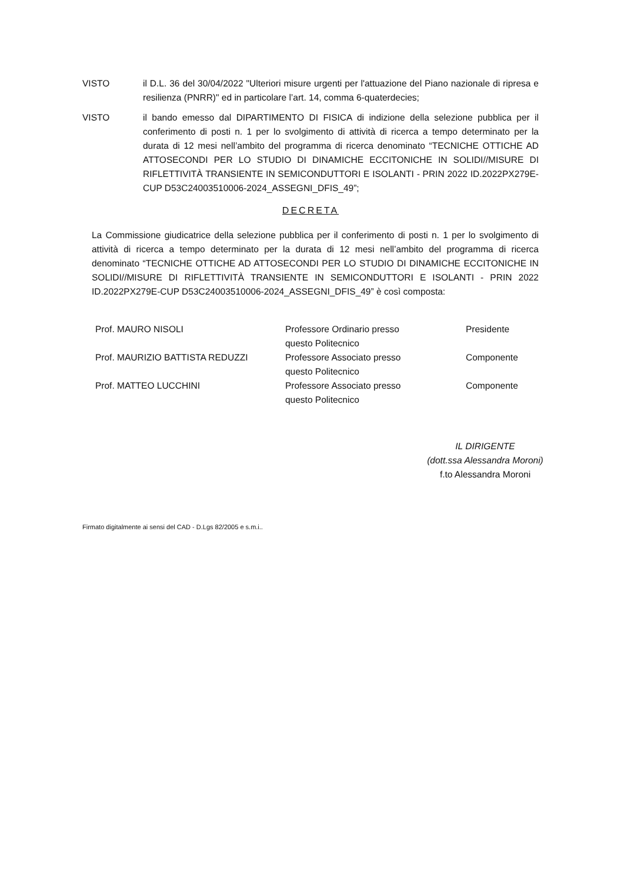VISTO il D.L. 36 del 30/04/2022 "Ulteriori misure urgenti per l'attuazione del Piano nazionale di ripresa e resilienza (PNRR)" ed in particolare l’art. 14, comma 6-quaterdecies;
VISTO il bando emesso dal DIPARTIMENTO DI FISICA di indizione della selezione pubblica per il conferimento di posti n. 1 per lo svolgimento di attività di ricerca a tempo determinato per la durata di 12 mesi nell’ambito del programma di ricerca denominato “TECNICHE OTTICHE AD ATTOSECONDI PER LO STUDIO DI DINAMICHE ECCITONICHE IN SOLIDI//MISURE DI RIFLETTIVITÀ TRANSIENTE IN SEMICONDUTTORI E ISOLANTI - PRIN 2022 ID.2022PX279E-CUP D53C24003510006-2024_ASSEGNI_DFIS_49”;
DECRETA
La Commissione giudicatrice della selezione pubblica per il conferimento di posti n. 1 per lo svolgimento di attività di ricerca a tempo determinato per la durata di 12 mesi nell’ambito del programma di ricerca denominato “TECNICHE OTTICHE AD ATTOSECONDI PER LO STUDIO DI DINAMICHE ECCITONICHE IN SOLIDI//MISURE DI RIFLETTIVITÀ TRANSIENTE IN SEMICONDUTTORI E ISOLANTI - PRIN 2022 ID.2022PX279E-CUP D53C24003510006-2024_ASSEGNI_DFIS_49” è così composta:
| Prof. MAURO NISOLI | Professore Ordinario presso questo Politecnico | Presidente |
| Prof. MAURIZIO BATTISTA REDUZZI | Professore Associato presso questo Politecnico | Componente |
| Prof. MATTEO LUCCHINI | Professore Associato presso questo Politecnico | Componente |
IL DIRIGENTE
(dott.ssa Alessandra Moroni)
f.to Alessandra Moroni
Firmato digitalmente ai sensi del CAD - D.Lgs 82/2005 e s.m.i..